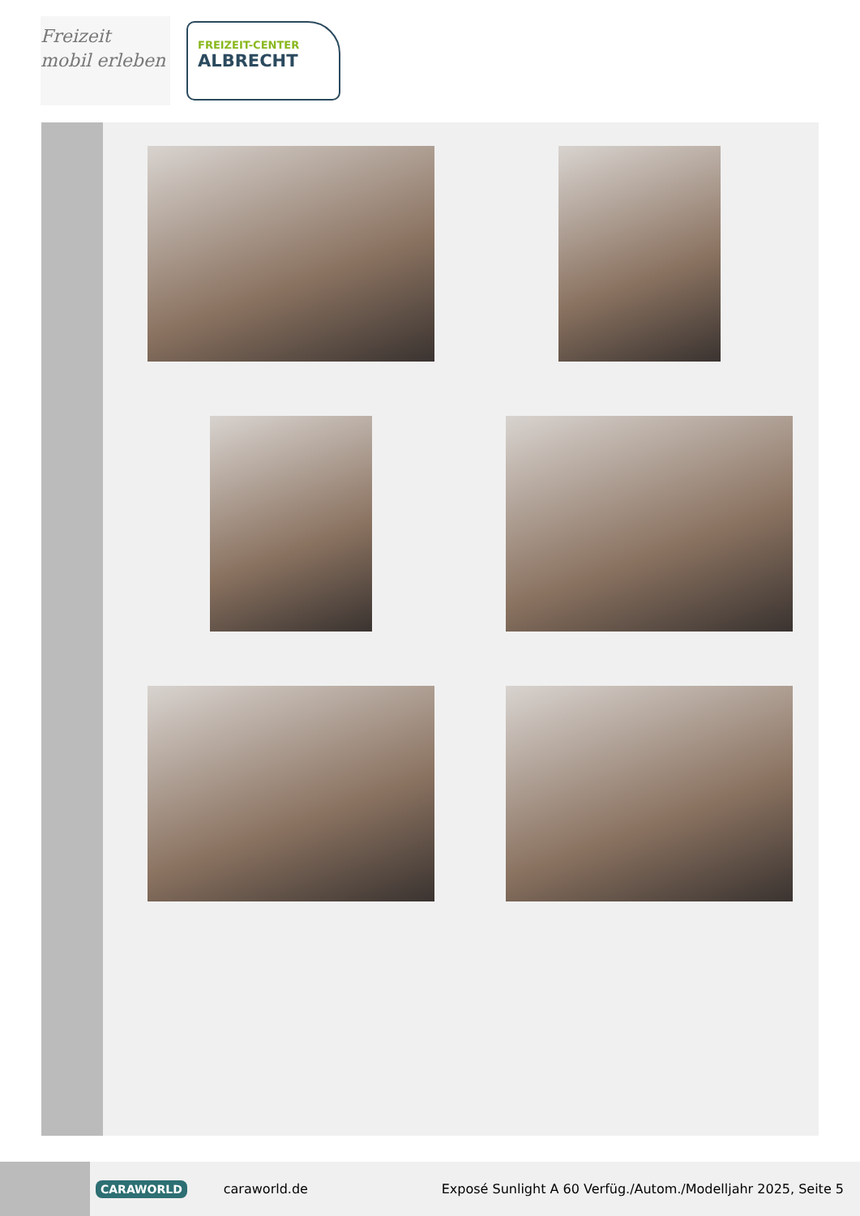Freizeit
mobil erleben
FREIZEIT-CENTER
ALBRECHT
CARAWORLD caraworld.de Exposé Sunlight A 60 Verfüg./Autom./Modelljahr 2025, Seite 5